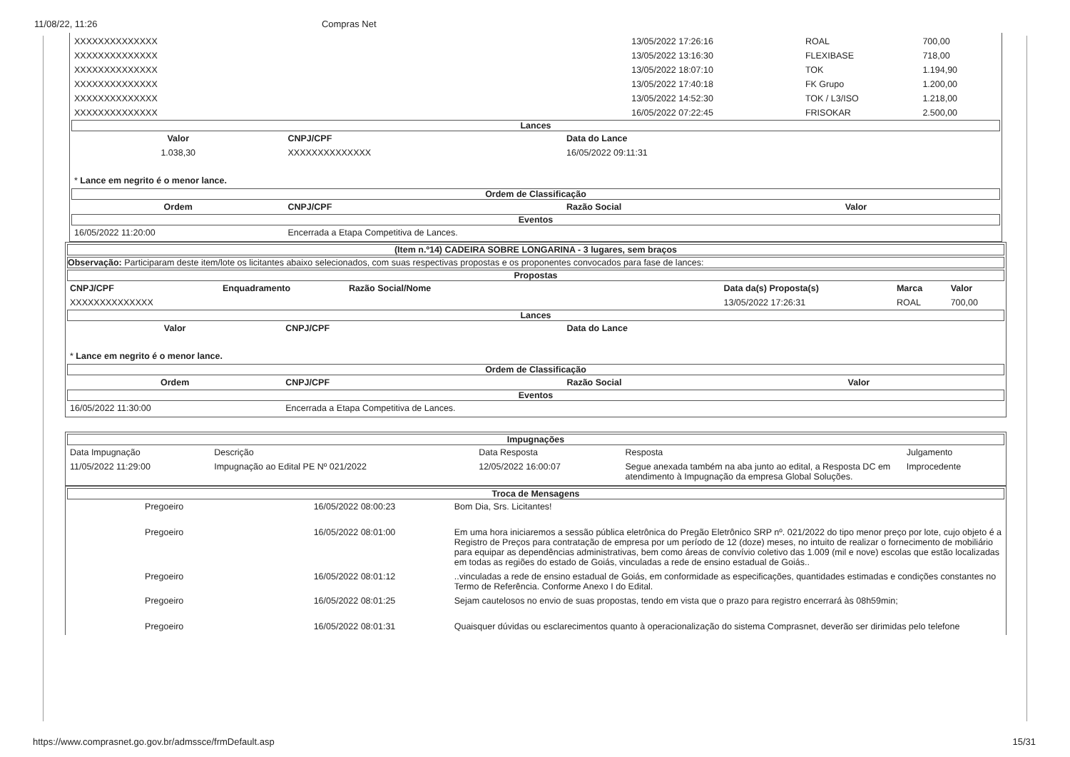11/08/22, 11:26 Compras Net
| XXXXXXXXXXXXXX | 13/05/2022 17:26:16 | ROAL | 700,00 |
| XXXXXXXXXXXXXX | 13/05/2022 13:16:30 | FLEXIBASE | 718,00 |
| XXXXXXXXXXXXXX | 13/05/2022 18:07:10 | TOK | 1.194,90 |
| XXXXXXXXXXXXXX | 13/05/2022 17:40:18 | FK Grupo | 1.200,00 |
| XXXXXXXXXXXXXX | 13/05/2022 14:52:30 | TOK / L3/ISO | 1.218,00 |
| XXXXXXXXXXXXXX | 16/05/2022 07:22:45 | FRISOKAR | 2.500,00 |
Lances
| Valor | CNPJ/CPF | Data do Lance |
| --- | --- | --- |
| 1.038,30 | XXXXXXXXXXXXXX | 16/05/2022 09:11:31 |
* Lance em negrito é o menor lance.
Ordem de Classificação
| Ordem | CNPJ/CPF | Razão Social | Valor |
| --- | --- | --- | --- |
Eventos
| 16/05/2022 11:20:00 | Encerrada a Etapa Competitiva de Lances. |
(Item n.º14) CADEIRA SOBRE LONGARINA - 3 lugares, sem braços
Observação: Participaram deste item/lote os licitantes abaixo selecionados, com suas respectivas propostas e os proponentes convocados para fase de lances:
Propostas
| CNPJ/CPF | Enquadramento | Razão Social/Nome | Data da(s) Proposta(s) | Marca | Valor |
| --- | --- | --- | --- | --- | --- |
| XXXXXXXXXXXXXX | | | 13/05/2022 17:26:31 | ROAL | 700,00 |
Lances
| Valor | CNPJ/CPF | Data do Lance |
| --- | --- | --- |
* Lance em negrito é o menor lance.
Ordem de Classificação
| Ordem | CNPJ/CPF | Razão Social | Valor |
| --- | --- | --- | --- |
Eventos
| 16/05/2022 11:30:00 | Encerrada a Etapa Competitiva de Lances. |
Impugnações
| Data Impugnação | Descrição | Data Resposta | Resposta | Julgamento |
| 11/05/2022 11:29:00 | Impugnação ao Edital PE Nº 021/2022 | 12/05/2022 16:00:07 | Segue anexada também na aba junto ao edital, a Resposta DC em atendimento à Impugnação da empresa Global Soluções. | Improcedente |
Troca de Mensagens
| | Pregoeiro | 16/05/2022 08:00:23 | Bom Dia, Srs. Licitantes! |
| | Pregoeiro | 16/05/2022 08:01:00 | Em uma hora iniciaremos a sessão pública eletrônica do Pregão Eletrônico SRP nº. 021/2022 do tipo menor preço por lote, cujo objeto é a Registro de Preços para contratação de empresa por um período de 12 (doze) meses, no intuito de realizar o fornecimento de mobiliário para equipar as dependências administrativas, bem como áreas de convívio coletivo das 1.009 (mil e nove) escolas que estão localizadas em todas as regiões do estado de Goiás, vinculadas a rede de ensino estadual de Goiás.. |
| | Pregoeiro | 16/05/2022 08:01:12 | ..vinculadas a rede de ensino estadual de Goiás, em conformidade as especificações, quantidades estimadas e condições constantes no Termo de Referência. Conforme Anexo I do Edital. |
| | Pregoeiro | 16/05/2022 08:01:25 | Sejam cautelosos no envio de suas propostas, tendo em vista que o prazo para registro encerrará às 08h59min; |
| | Pregoeiro | 16/05/2022 08:01:31 | Quaisquer dúvidas ou esclarecimentos quanto à operacionalização do sistema Comprasnet, deverão ser dirimidas pelo telefone |
https://www.comprasnet.go.gov.br/admssce/frmDefault.asp 15/31